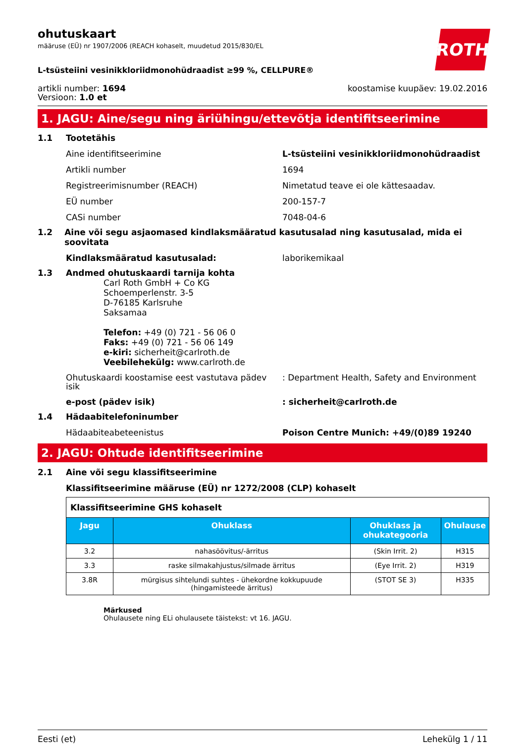ROTH
ohutuskaart
määruse (EÜ) nr 1907/2006 (REACH kohaselt, muudetud 2015/830/EL
L-tsüsteiini vesinikkloriidmonohüdraadist ≥99 %, CELLPURE®
artikli number: 1694
Versioon: 1.0 et
koostamise kuupäev: 19.02.2016
1. JAGU: Aine/segu ning äriühingu/ettevõtja identifitseerimine
1.1 Tootetähis
Aine identifitseerimine L-tsüsteiini vesinikkloriidmonohüdraadist
Artikli number 1694
Registreerimisnumber (REACH) Nimetatud teave ei ole kättesaadav.
EÜ number 200-157-7
CASi number 7048-04-6
1.2 Aine või segu asjaomased kindlaksmääratud kasutusalad ning kasutusalad, mida ei soovitata
Kindlaksmääratud kasutusalad: laborikemikaal
1.3 Andmed ohutuskaardi tarnija kohta
Carl Roth GmbH + Co KG
Schoemperlenstr. 3-5
D-76185 Karlsruhe
Saksamaa
Telefon: +49 (0) 721 - 56 06 0
Faks: +49 (0) 721 - 56 06 149
e-kiri: sicherheit@carlroth.de
Veebilehekülg: www.carlroth.de
Ohutuskaardi koostamise eest vastutava pädev isik
: Department Health, Safety and Environment
e-post (pädev isik) : sicherheit@carlroth.de
1.4 Hädaabitelefoninumber
Hädaabiteabeteenistus Poison Centre Munich: +49/(0)89 19240
2. JAGU: Ohtude identifitseerimine
2.1 Aine või segu klassifitseerimine
Klassifitseerimine määruse (EÜ) nr 1272/2008 (CLP) kohaselt
| Klassifitseerimine GHS kohaselt | | | |
| Jagu | Ohuklass | Ohuklass ja ohukategooria | Ohulause |
| 3.2 | nahasöövitus/-ärritus | (Skin Irrit. 2) | H315 |
| 3.3 | raske silmakahjustus/silmade ärritus | (Eye Irrit. 2) | H319 |
| 3.8R | mürgisus sihtelundi suhtes - ühekordne kokkupuude (hingamisteede ärritus) | (STOT SE 3) | H335 |
Märkused
Ohulausete ning ELi ohulausete täistekst: vt 16. JAGU.
Eesti (et) Lehekülg 1 / 11